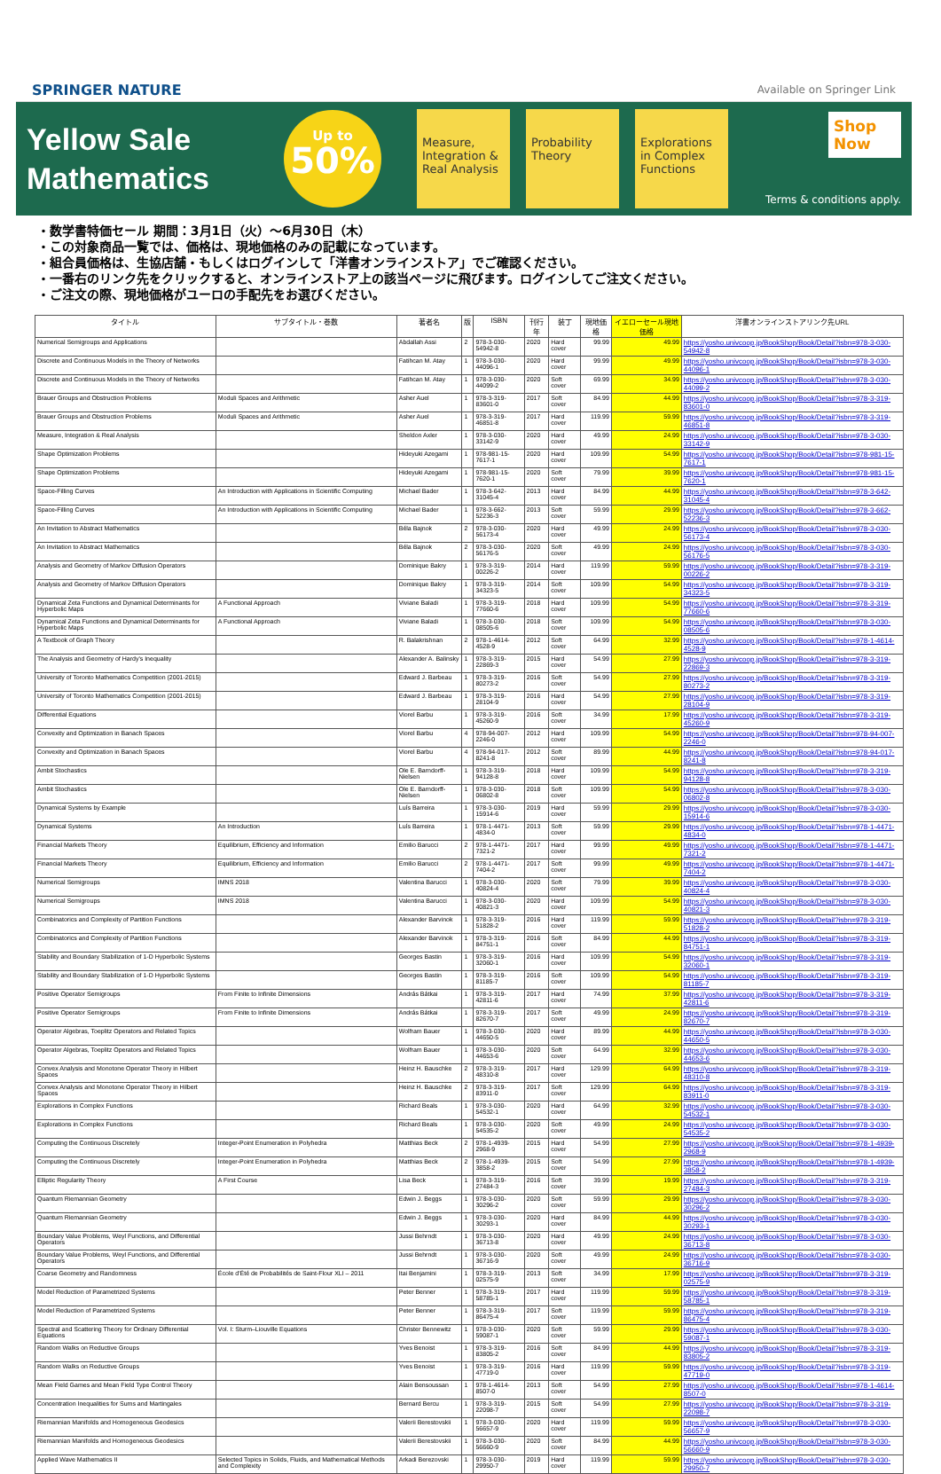SPRINGER NATURE Available on Springer Link
Yellow Sale Mathematics
Up to
50%
Measure, Integration & Real Analysis
Probability Theory
Explorations in Complex Functions
Shop Now
Terms & conditions apply.
・数学書特価セール 期間：3月1日（火）～6月30日（木）
・この対象商品一覧では、価格は、現地価格のみの記載になっています。
・組合員価格は、生協店舗・もしくはログインして「洋書オンラインストア」でご確認ください。
・一番右のリンク先をクリックすると、オンラインストア上の該当ページに飛びます。ログインしてご注文ください。
・ご注文の際、現地価格がユーロの手配先をお選びください。
| タイトル | サブタイトル・巻数 | 著者名 | 版 | ISBN | 刊行年 | 装丁 | 現地価格 | イエローセール現地価格 | 洋書オンラインストアリンク先URL |
| --- | --- | --- | --- | --- | --- | --- | --- | --- | --- |
| Numerical Semigroups and Applications | | Abdallah Assi | 2 | 978-3-030-54942-8 | 2020 | Hard cover | 99.99 | 49.99 | https://yosho.univcoop.jp/BookShop/Book/Detail?isbn=978-3-030-54942-8 |
| Discrete and Continuous Models in the Theory of Networks | | Fatihcan M. Atay | 1 | 978-3-030-44096-1 | 2020 | Hard cover | 99.99 | 49.99 | https://yosho.univcoop.jp/BookShop/Book/Detail?isbn=978-3-030-44096-1 |
| Discrete and Continuous Models in the Theory of Networks | | Fatihcan M. Atay | 1 | 978-3-030-44099-2 | 2020 | Soft cover | 69.99 | 34.99 | https://yosho.univcoop.jp/BookShop/Book/Detail?isbn=978-3-030-44099-2 |
| Brauer Groups and Obstruction Problems | Moduli Spaces and Arithmetic | Asher Auel | 1 | 978-3-319-83601-0 | 2017 | Soft cover | 84.99 | 44.99 | https://yosho.univcoop.jp/BookShop/Book/Detail?isbn=978-3-319-83601-0 |
| Brauer Groups and Obstruction Problems | Moduli Spaces and Arithmetic | Asher Auel | 1 | 978-3-319-46851-8 | 2017 | Hard cover | 119.99 | 59.99 | https://yosho.univcoop.jp/BookShop/Book/Detail?isbn=978-3-319-46851-8 |
| Measure, Integration & Real Analysis | | Sheldon Axler | 1 | 978-3-030-33142-9 | 2020 | Hard cover | 49.99 | 24.99 | https://yosho.univcoop.jp/BookShop/Book/Detail?isbn=978-3-030-33142-9 |
| Shape Optimization Problems | | Hideyuki Azegami | 1 | 978-981-15-7617-1 | 2020 | Hard cover | 109.99 | 54.99 | https://yosho.univcoop.jp/BookShop/Book/Detail?isbn=978-981-15-7617-1 |
| Shape Optimization Problems | | Hideyuki Azegami | 1 | 978-981-15-7620-1 | 2020 | Soft cover | 79.99 | 39.99 | https://yosho.univcoop.jp/BookShop/Book/Detail?isbn=978-981-15-7620-1 |
| Space-Filling Curves | An Introduction with Applications in Scientific Computing | Michael Bader | 1 | 978-3-642-31045-4 | 2013 | Hard cover | 84.99 | 44.99 | https://yosho.univcoop.jp/BookShop/Book/Detail?isbn=978-3-642-31045-4 |
| Space-Filling Curves | An Introduction with Applications in Scientific Computing | Michael Bader | 1 | 978-3-662-52236-3 | 2013 | Soft cover | 59.99 | 29.99 | https://yosho.univcoop.jp/BookShop/Book/Detail?isbn=978-3-662-52236-3 |
| An Invitation to Abstract Mathematics | | Béla Bajnok | 2 | 978-3-030-56173-4 | 2020 | Hard cover | 49.99 | 24.99 | https://yosho.univcoop.jp/BookShop/Book/Detail?isbn=978-3-030-56173-4 |
| An Invitation to Abstract Mathematics | | Béla Bajnok | 2 | 978-3-030-56176-5 | 2020 | Soft cover | 49.99 | 24.99 | https://yosho.univcoop.jp/BookShop/Book/Detail?isbn=978-3-030-56176-5 |
| Analysis and Geometry of Markov Diffusion Operators | | Dominique Bakry | 1 | 978-3-319-00226-2 | 2014 | Hard cover | 119.99 | 59.99 | https://yosho.univcoop.jp/BookShop/Book/Detail?isbn=978-3-319-00226-2 |
| Analysis and Geometry of Markov Diffusion Operators | | Dominique Bakry | 1 | 978-3-319-34323-5 | 2014 | Soft cover | 109.99 | 54.99 | https://yosho.univcoop.jp/BookShop/Book/Detail?isbn=978-3-319-34323-5 |
| Dynamical Zeta Functions and Dynamical Determinants for Hyperbolic Maps | A Functional Approach | Viviane Baladi | 1 | 978-3-319-77660-6 | 2018 | Hard cover | 109.99 | 54.99 | https://yosho.univcoop.jp/BookShop/Book/Detail?isbn=978-3-319-77660-6 |
| Dynamical Zeta Functions and Dynamical Determinants for Hyperbolic Maps | A Functional Approach | Viviane Baladi | 1 | 978-3-030-08505-6 | 2018 | Soft cover | 109.99 | 54.99 | https://yosho.univcoop.jp/BookShop/Book/Detail?isbn=978-3-030-08505-6 |
| A Textbook of Graph Theory | | R. Balakrishnan | 2 | 978-1-4614-4528-9 | 2012 | Soft cover | 64.99 | 32.99 | https://yosho.univcoop.jp/BookShop/Book/Detail?isbn=978-1-4614-4528-9 |
| The Analysis and Geometry of Hardy's Inequality | | Alexander A. Balinsky | 1 | 978-3-319-22869-3 | 2015 | Hard cover | 54.99 | 27.99 | https://yosho.univcoop.jp/BookShop/Book/Detail?isbn=978-3-319-22869-3 |
| University of Toronto Mathematics Competition (2001-2015) | | Edward J. Barbeau | 1 | 978-3-319-80273-2 | 2016 | Soft cover | 54.99 | 27.99 | https://yosho.univcoop.jp/BookShop/Book/Detail?isbn=978-3-319-80273-2 |
| University of Toronto Mathematics Competition (2001-2015) | | Edward J. Barbeau | 1 | 978-3-319-28104-9 | 2016 | Hard cover | 54.99 | 27.99 | https://yosho.univcoop.jp/BookShop/Book/Detail?isbn=978-3-319-28104-9 |
| Differential Equations | | Viorel Barbu | 1 | 978-3-319-45260-9 | 2016 | Soft cover | 34.99 | 17.99 | https://yosho.univcoop.jp/BookShop/Book/Detail?isbn=978-3-319-45260-9 |
| Convexity and Optimization in Banach Spaces | | Viorel Barbu | 4 | 978-94-007-2246-0 | 2012 | Hard cover | 109.99 | 54.99 | https://yosho.univcoop.jp/BookShop/Book/Detail?isbn=978-94-007-2246-0 |
| Convexity and Optimization in Banach Spaces | | Viorel Barbu | 4 | 978-94-017-8241-8 | 2012 | Soft cover | 89.99 | 44.99 | https://yosho.univcoop.jp/BookShop/Book/Detail?isbn=978-94-017-8241-8 |
| Ambit Stochastics | | Ole E. Barndorff-Nielsen | 1 | 978-3-319-94128-8 | 2018 | Hard cover | 109.99 | 54.99 | https://yosho.univcoop.jp/BookShop/Book/Detail?isbn=978-3-319-94128-8 |
| Ambit Stochastics | | Ole E. Barndorff-Nielsen | 1 | 978-3-030-06802-8 | 2018 | Soft cover | 109.99 | 54.99 | https://yosho.univcoop.jp/BookShop/Book/Detail?isbn=978-3-030-06802-8 |
| Dynamical Systems by Example | | Luís Barreira | 1 | 978-3-030-15914-6 | 2019 | Hard cover | 59.99 | 29.99 | https://yosho.univcoop.jp/BookShop/Book/Detail?isbn=978-3-030-15914-6 |
| Dynamical Systems | An Introduction | Luís Barreira | 1 | 978-1-4471-4834-0 | 2013 | Soft cover | 59.99 | 29.99 | https://yosho.univcoop.jp/BookShop/Book/Detail?isbn=978-1-4471-4834-0 |
| Financial Markets Theory | Equilibrium, Efficiency and Information | Emilio Barucci | 2 | 978-1-4471-7321-2 | 2017 | Hard cover | 99.99 | 49.99 | https://yosho.univcoop.jp/BookShop/Book/Detail?isbn=978-1-4471-7321-2 |
| Financial Markets Theory | Equilibrium, Efficiency and Information | Emilio Barucci | 2 | 978-1-4471-7404-2 | 2017 | Soft cover | 99.99 | 49.99 | https://yosho.univcoop.jp/BookShop/Book/Detail?isbn=978-1-4471-7404-2 |
| Numerical Semigroups | IMNS 2018 | Valentina Barucci | 1 | 978-3-030-40824-4 | 2020 | Soft cover | 79.99 | 39.99 | https://yosho.univcoop.jp/BookShop/Book/Detail?isbn=978-3-030-40824-4 |
| Numerical Semigroups | IMNS 2018 | Valentina Barucci | 1 | 978-3-030-40821-3 | 2020 | Hard cover | 109.99 | 54.99 | https://yosho.univcoop.jp/BookShop/Book/Detail?isbn=978-3-030-40821-3 |
| Combinatorics and Complexity of Partition Functions | | Alexander Barvinok | 1 | 978-3-319-51828-2 | 2016 | Hard cover | 119.99 | 59.99 | https://yosho.univcoop.jp/BookShop/Book/Detail?isbn=978-3-319-51828-2 |
| Combinatorics and Complexity of Partition Functions | | Alexander Barvinok | 1 | 978-3-319-84751-1 | 2016 | Soft cover | 84.99 | 44.99 | https://yosho.univcoop.jp/BookShop/Book/Detail?isbn=978-3-319-84751-1 |
| Stability and Boundary Stabilization of 1-D Hyperbolic Systems | | Georges Bastin | 1 | 978-3-319-32060-1 | 2016 | Hard cover | 109.99 | 54.99 | https://yosho.univcoop.jp/BookShop/Book/Detail?isbn=978-3-319-32060-1 |
| Stability and Boundary Stabilization of 1-D Hyperbolic Systems | | Georges Bastin | 1 | 978-3-319-81185-7 | 2016 | Soft cover | 109.99 | 54.99 | https://yosho.univcoop.jp/BookShop/Book/Detail?isbn=978-3-319-81185-7 |
| Positive Operator Semigroups | From Finite to Infinite Dimensions | András Bátkai | 1 | 978-3-319-42811-6 | 2017 | Hard cover | 74.99 | 37.99 | https://yosho.univcoop.jp/BookShop/Book/Detail?isbn=978-3-319-42811-6 |
| Positive Operator Semigroups | From Finite to Infinite Dimensions | András Bátkai | 1 | 978-3-319-82670-7 | 2017 | Soft cover | 49.99 | 24.99 | https://yosho.univcoop.jp/BookShop/Book/Detail?isbn=978-3-319-82670-7 |
| Operator Algebras, Toeplitz Operators and Related Topics | | Wolfram Bauer | 1 | 978-3-030-44650-5 | 2020 | Hard cover | 89.99 | 44.99 | https://yosho.univcoop.jp/BookShop/Book/Detail?isbn=978-3-030-44650-5 |
| Operator Algebras, Toeplitz Operators and Related Topics | | Wolfram Bauer | 1 | 978-3-030-44653-6 | 2020 | Soft cover | 64.99 | 32.99 | https://yosho.univcoop.jp/BookShop/Book/Detail?isbn=978-3-030-44653-6 |
| Convex Analysis and Monotone Operator Theory in Hilbert Spaces | | Heinz H. Bauschke | 2 | 978-3-319-48310-8 | 2017 | Hard cover | 129.99 | 64.99 | https://yosho.univcoop.jp/BookShop/Book/Detail?isbn=978-3-319-48310-8 |
| Convex Analysis and Monotone Operator Theory in Hilbert Spaces | | Heinz H. Bauschke | 2 | 978-3-319-83911-0 | 2017 | Soft cover | 129.99 | 64.99 | https://yosho.univcoop.jp/BookShop/Book/Detail?isbn=978-3-319-83911-0 |
| Explorations in Complex Functions | | Richard Beals | 1 | 978-3-030-54532-1 | 2020 | Hard cover | 64.99 | 32.99 | https://yosho.univcoop.jp/BookShop/Book/Detail?isbn=978-3-030-54532-1 |
| Explorations in Complex Functions | | Richard Beals | 1 | 978-3-030-54535-2 | 2020 | Soft cover | 49.99 | 24.99 | https://yosho.univcoop.jp/BookShop/Book/Detail?isbn=978-3-030-54535-2 |
| Computing the Continuous Discretely | Integer-Point Enumeration in Polyhedra | Matthias Beck | 2 | 978-1-4939-2968-9 | 2015 | Hard cover | 54.99 | 27.99 | https://yosho.univcoop.jp/BookShop/Book/Detail?isbn=978-1-4939-2968-9 |
| Computing the Continuous Discretely | Integer-Point Enumeration in Polyhedra | Matthias Beck | 2 | 978-1-4939-3858-2 | 2015 | Soft cover | 54.99 | 27.99 | https://yosho.univcoop.jp/BookShop/Book/Detail?isbn=978-1-4939-3858-2 |
| Elliptic Regularity Theory | A First Course | Lisa Beck | 1 | 978-3-319-27484-3 | 2016 | Soft cover | 39.99 | 19.99 | https://yosho.univcoop.jp/BookShop/Book/Detail?isbn=978-3-319-27484-3 |
| Quantum Riemannian Geometry | | Edwin J. Beggs | 1 | 978-3-030-30296-2 | 2020 | Soft cover | 59.99 | 29.99 | https://yosho.univcoop.jp/BookShop/Book/Detail?isbn=978-3-030-30296-2 |
| Quantum Riemannian Geometry | | Edwin J. Beggs | 1 | 978-3-030-30293-1 | 2020 | Hard cover | 84.99 | 44.99 | https://yosho.univcoop.jp/BookShop/Book/Detail?isbn=978-3-030-30293-1 |
| Boundary Value Problems, Weyl Functions, and Differential Operators | | Jussi Behrndt | 1 | 978-3-030-36713-8 | 2020 | Hard cover | 49.99 | 24.99 | https://yosho.univcoop.jp/BookShop/Book/Detail?isbn=978-3-030-36713-8 |
| Boundary Value Problems, Weyl Functions, and Differential Operators | | Jussi Behrndt | 1 | 978-3-030-36716-9 | 2020 | Soft cover | 49.99 | 24.99 | https://yosho.univcoop.jp/BookShop/Book/Detail?isbn=978-3-030-36716-9 |
| Coarse Geometry and Randomness | École d'Été de Probabilités de Saint-Flour XLI – 2011 | Itai Benjamini | 1 | 978-3-319-02575-9 | 2013 | Soft cover | 34.99 | 17.99 | https://yosho.univcoop.jp/BookShop/Book/Detail?isbn=978-3-319-02575-9 |
| Model Reduction of Parametrized Systems | | Peter Benner | 1 | 978-3-319-58785-1 | 2017 | Hard cover | 119.99 | 59.99 | https://yosho.univcoop.jp/BookShop/Book/Detail?isbn=978-3-319-58785-1 |
| Model Reduction of Parametrized Systems | | Peter Benner | 1 | 978-3-319-86475-4 | 2017 | Soft cover | 119.99 | 59.99 | https://yosho.univcoop.jp/BookShop/Book/Detail?isbn=978-3-319-86475-4 |
| Spectral and Scattering Theory for Ordinary Differential Equations | Vol. I: Sturm–Liouville Equations | Christer Bennewitz | 1 | 978-3-030-59087-1 | 2020 | Soft cover | 59.99 | 29.99 | https://yosho.univcoop.jp/BookShop/Book/Detail?isbn=978-3-030-59087-1 |
| Random Walks on Reductive Groups | | Yves Benoist | 1 | 978-3-319-83805-2 | 2016 | Soft cover | 84.99 | 44.99 | https://yosho.univcoop.jp/BookShop/Book/Detail?isbn=978-3-319-83805-2 |
| Random Walks on Reductive Groups | | Yves Benoist | 1 | 978-3-319-47719-0 | 2016 | Hard cover | 119.99 | 59.99 | https://yosho.univcoop.jp/BookShop/Book/Detail?isbn=978-3-319-47719-0 |
| Mean Field Games and Mean Field Type Control Theory | | Alain Bensoussan | 1 | 978-1-4614-8507-0 | 2013 | Soft cover | 54.99 | 27.99 | https://yosho.univcoop.jp/BookShop/Book/Detail?isbn=978-1-4614-8507-0 |
| Concentration Inequalities for Sums and Martingales | | Bernard Bercu | 1 | 978-3-319-22098-7 | 2015 | Soft cover | 54.99 | 27.99 | https://yosho.univcoop.jp/BookShop/Book/Detail?isbn=978-3-319-22098-7 |
| Riemannian Manifolds and Homogeneous Geodesics | | Valerii Berestovskii | 1 | 978-3-030-56657-9 | 2020 | Hard cover | 119.99 | 59.99 | https://yosho.univcoop.jp/BookShop/Book/Detail?isbn=978-3-030-56657-9 |
| Riemannian Manifolds and Homogeneous Geodesics | | Valerii Berestovskii | 1 | 978-3-030-56660-9 | 2020 | Soft cover | 84.99 | 44.99 | https://yosho.univcoop.jp/BookShop/Book/Detail?isbn=978-3-030-56660-9 |
| Applied Wave Mathematics II | Selected Topics in Solids, Fluids, and Mathematical Methods and Complexity | Arkadi Berezovski | 1 | 978-3-030-29950-7 | 2019 | Hard cover | 119.99 | 59.99 | https://yosho.univcoop.jp/BookShop/Book/Detail?isbn=978-3-030-29950-7 |